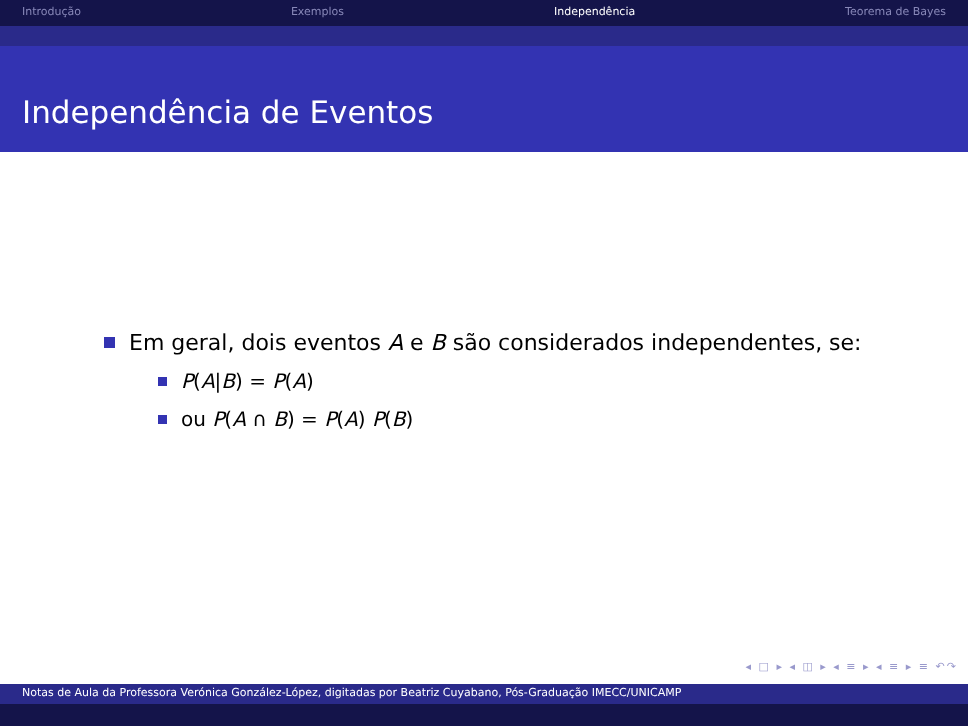Introdução Exemplos Independência Teorema de Bayes
Independência de Eventos
Em geral, dois eventos A e B são considerados independentes, se:
P(A|B) = P(A)
ou P(A ∩ B) = P(A) P(B)
◂ □ ▸ ◂ ◫ ▸ ◂ ≡ ▸ ◂ ≡ ▸ ≡ ↶↷
Notas de Aula da Professora Verónica González-López, digitadas por Beatriz Cuyabano, Pós-Graduação IMECC/UNICAMP